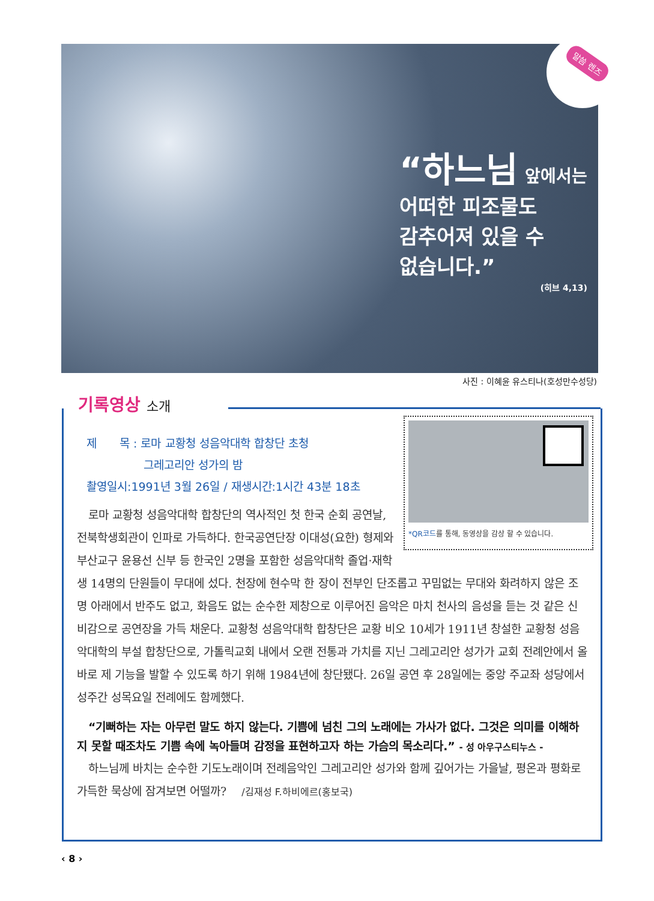말씀 렌즈
“하느님 앞에서는
어떠한 피조물도
감추어져 있을 수
없습니다.”
(히브 4,13)
사진 : 이혜윤 유스티나(호성만수성당)
기록영상 소개
*QR코드를 통해, 동영상을 감상 할 수 있습니다.
제　　목 : 로마 교황청 성음악대학 합창단 초청
　　　　　그레고리안 성가의 밤
촬영일시:1991년 3월 26일 / 재생시간:1시간 43분 18초
　로마 교황청 성음악대학 합창단의 역사적인 첫 한국 순회 공연날, 전북학생회관이 인파로 가득하다. 한국공연단장 이대성(요한) 형제와 부산교구 윤용선 신부 등 한국인 2명을 포함한 성음악대학 졸업·재학생 14명의 단원들이 무대에 섰다. 천장에 현수막 한 장이 전부인 단조롭고 꾸밈없는 무대와 화려하지 않은 조명 아래에서 반주도 없고, 화음도 없는 순수한 제창으로 이루어진 음악은 마치 천사의 음성을 듣는 것 같은 신비감으로 공연장을 가득 채운다. 교황청 성음악대학 합창단은 교황 비오 10세가 1911년 창설한 교황청 성음악대학의 부설 합창단으로, 가톨릭교회 내에서 오랜 전통과 가치를 지닌 그레고리안 성가가 교회 전례안에서 올바로 제 기능을 발할 수 있도록 하기 위해 1984년에 창단됐다. 26일 공연 후 28일에는 중앙 주교좌 성당에서 성주간 성목요일 전례에도 함께했다.
　“기뻐하는 자는 아무런 말도 하지 않는다. 기쁨에 넘친 그의 노래에는 가사가 없다. 그것은 의미를 이해하지 못할 때조차도 기쁨 속에 녹아들며 감정을 표현하고자 하는 가슴의 목소리다.” - 성 아우구스티누스 -
　하느님께 바치는 순수한 기도노래이며 전례음악인 그레고리안 성가와 함께 깊어가는 가을날, 평온과 평화로 가득한 묵상에 잠겨보면 어떨까? 　/김재성 F.하비에르(홍보국)
‹ 8 ›